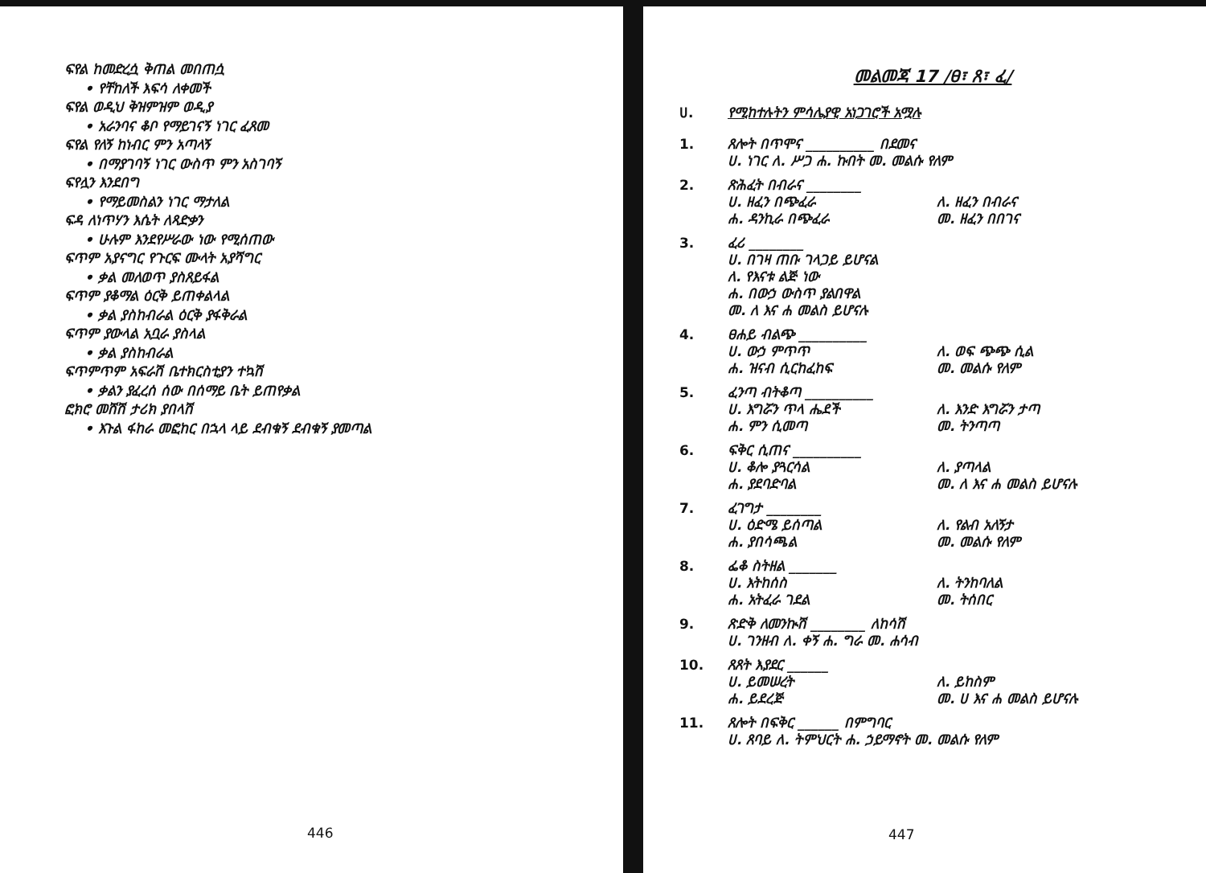ፍየል ከመድረሷ ቅጠል መበጠሷ
• የቸከለች እፍሳ ለቀመች
ፍየል ወዲህ ቅዝምዝም ወዲያ
• አራንባና ቆቦ የማይገናኝ ነገር ፈጸመ
ፍየል የለኝ ከነብር ምን አጣላኝ
• በማያገባኝ ነገር ውስጥ ምን አስገባኝ
ፍየሏን እንደበግ
• የማይመስልን ነገር ማታለል
ፍዳ ለነጥሃን እሴት ለጻድቃን
• ሁሉም እንደየሥራው ነው የሚሰጠው
ፍጥም አያናግር የጉርፍ ሙላት አያሻግር
• ቃል መለወጥ ያስጸይፋል
ፍጥም ያቆማል ዕርቅ ይጠቀልላል
• ቃል ያስከብራል ዕርቅ ያፋቅራል
ፍጥም ያውላል አቧራ ያስላል
• ቃል ያስከብራል
ፍጥምጥም አፍራሽ ቤተክርስቲያን ተኳሽ
• ቃልን ያፈረሰ ሰው በሰማይ ቤት ይጠየቃል
ፎክሮ መሸሽ ታሪክ ያበላሽ
• እጉል ፋከራ መፎከር በኋላ ላይ ደብቁኝ ደብቁኝ ያመጣል
446
መልመጃ 17 /ፀ፣ ጸ፣ ፈ/
ሀ. የሚከተሉትን ምሳሌያዊ አነጋገሮች አሟሉ
1. ጸሎት በጥሞና __________ በደመና
ሀ. ነገር ለ. ሥጋ ሐ. ኩበት መ. መልሱ የለም
2. ጽሕፈት በብራና ________
ሀ. ዘፈን በጭፈራ ለ. ዘፈን በብራና ሐ. ዳንኪራ በጭፈራ መ. ዘፈን በበገና
3. ፈሪ ________
ሀ. በገዛ ጠቡ ገላጋይ ይሆናል
ለ. የእናቱ ልጅ ነው
ሐ. በውኃ ውስጥ ያልበዋል
መ. ለ እና ሐ መልስ ይሆናሉ
4. ፀሐይ ብልጭ __________
ሀ. ውኃ ምጥጥ ለ. ወፍ ጭጭ ሲል ሐ. ዝናብ ሲርከፈከፍ መ. መልሱ የለም
5. ፈንጣ ብትቆጣ __________
ሀ. እግሯን ጥላ ሔደች ለ. እንድ እግሯን ታጣ ሐ. ምን ሲመጣ መ. ትንጣጣ
6. ፍቅር ሲጠና __________
ሀ. ቆሎ ያጓርሳል ለ. ያጣላል ሐ. ያደባድባል መ. ለ እና ሐ መልስ ይሆናሉ
7. ፈገግታ ________
ሀ. ዕድሜ ይሰጣል ለ. የልብ አለኝታ ሐ. ያበሳጫል መ. መልሱ የለም
8. ፌቆ ስትዘል _______
ሀ. እትከሰስ ለ. ትንከባለል ሐ. አትፈራ ገደል መ. ትሰበር
9. ጽድቅ ለመንኲሽ ________ ለከሳሽ
ሀ. ገንዘብ ለ. ቀኝ ሐ. ግራ መ. ሐሳብ
10. ጸጸት እያደር ______
ሀ. ይመሠረት ለ. ይከስም ሐ. ይደረጅ መ. ሀ እና ሐ መልስ ይሆናሉ
11. ጸሎት በፍቅር ______ በምግባር
ሀ. ጸባይ ለ. ትምህርት ሐ. ኃይማኖት መ. መልሱ የለም
447